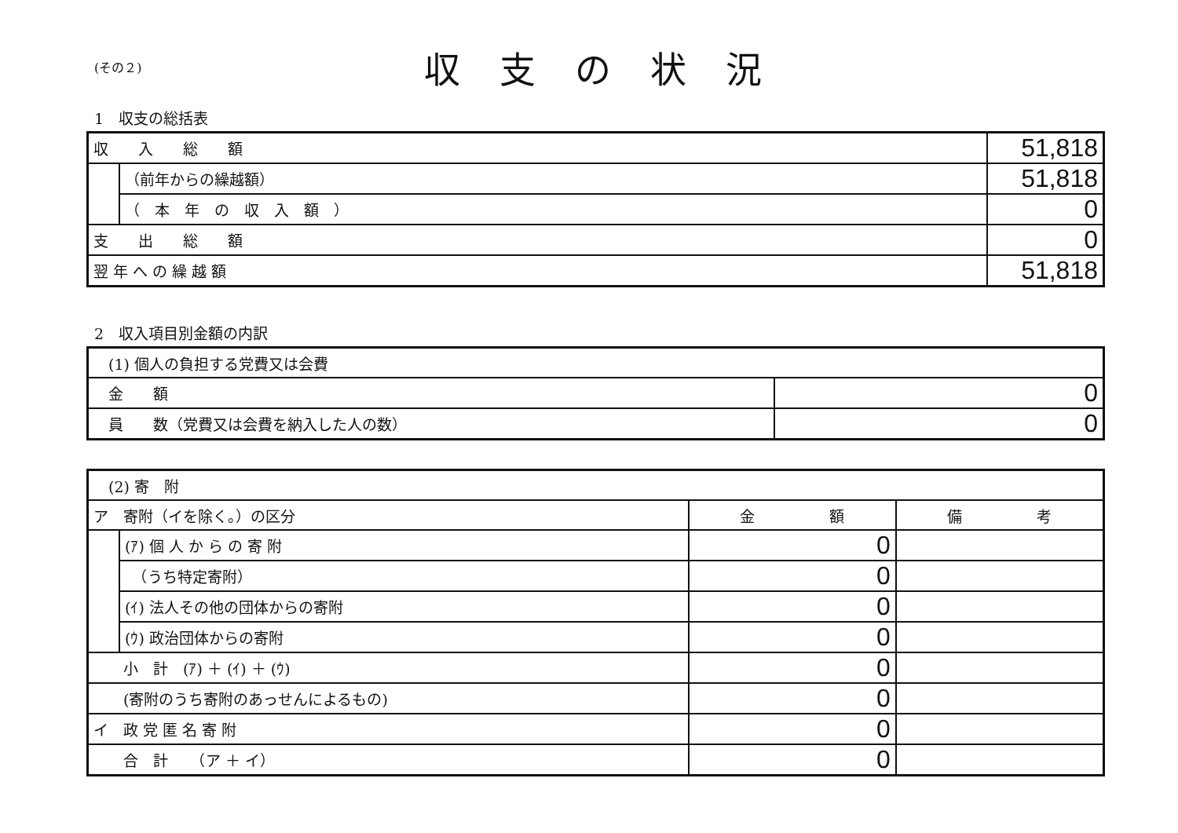(その２)
収支の状況
1　収支の総括表
| 収 入 総 額 | | 51,818 |
| | （前年からの繰越額） | 51,818 |
| | （ 本 年 の 収 入 額 ） | 0 |
| 支 出 総 額 | | 0 |
| 翌 年 へ の 繰 越 額 | | 51,818 |
2　収入項目別金額の内訳
| (1) 個人の負担する党費又は会費 | |
| 金 額 | 0 |
| 員 数（党費又は会費を納入した人の数） | 0 |
| (2) 寄 附 | | | |
| ア 寄附（イを除く。）の区分 | | 金 額 | 備 考 |
| | (ｱ) 個 人 か ら の 寄 附 | 0 | |
| | （うち特定寄附） | 0 | |
| | (ｲ) 法人その他の団体からの寄附 | 0 | |
| | (ｳ) 政治団体からの寄附 | 0 | |
| 小 計 (ｱ) ＋ (ｲ) ＋ (ｳ) | | 0 | |
| (寄附のうち寄附のあっせんによるもの) | | 0 | |
| イ 政 党 匿 名 寄 附 | | 0 | |
| 合 計 （ア ＋ イ） | | 0 | |